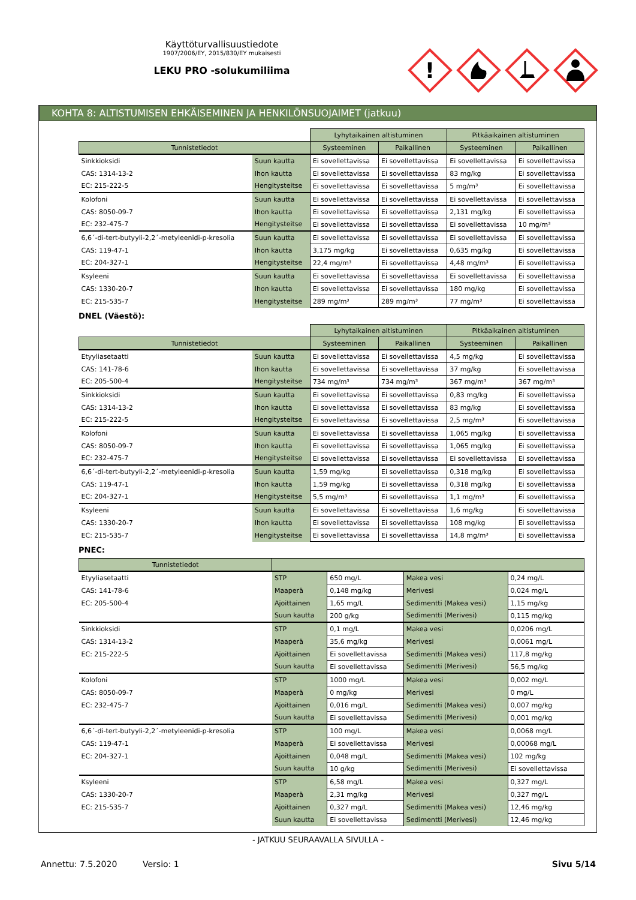Käyttöturvallisuustiedote
1907/2006/EY, 2015/830/EY mukaisesti
LEKU PRO -solukumiliima
!
KOHTA 8: ALTISTUMISEN EHKÄISEMINEN JA HENKILÖNSUOJAIMET (jatkuu)
| | | Lyhytaikainen altistuminen | | Pitkäaikainen altistuminen | |
| Tunnistetiedot | | Systeeminen | Paikallinen | Systeeminen | Paikallinen |
| Sinkkioksidi | Suun kautta | Ei sovellettavissa | Ei sovellettavissa | Ei sovellettavissa | Ei sovellettavissa |
| CAS: 1314-13-2 | Ihon kautta | Ei sovellettavissa | Ei sovellettavissa | 83 mg/kg | Ei sovellettavissa |
| EC: 215-222-5 | Hengitysteitse | Ei sovellettavissa | Ei sovellettavissa | 5 mg/m³ | Ei sovellettavissa |
| Kolofoni | Suun kautta | Ei sovellettavissa | Ei sovellettavissa | Ei sovellettavissa | Ei sovellettavissa |
| CAS: 8050-09-7 | Ihon kautta | Ei sovellettavissa | Ei sovellettavissa | 2,131 mg/kg | Ei sovellettavissa |
| EC: 232-475-7 | Hengitysteitse | Ei sovellettavissa | Ei sovellettavissa | Ei sovellettavissa | 10 mg/m³ |
| 6,6´-di-tert-butyyli-2,2´-metyleenidi-p-kresolia | Suun kautta | Ei sovellettavissa | Ei sovellettavissa | Ei sovellettavissa | Ei sovellettavissa |
| CAS: 119-47-1 | Ihon kautta | 3,175 mg/kg | Ei sovellettavissa | 0,635 mg/kg | Ei sovellettavissa |
| EC: 204-327-1 | Hengitysteitse | 22,4 mg/m³ | Ei sovellettavissa | 4,48 mg/m³ | Ei sovellettavissa |
| Ksyleeni | Suun kautta | Ei sovellettavissa | Ei sovellettavissa | Ei sovellettavissa | Ei sovellettavissa |
| CAS: 1330-20-7 | Ihon kautta | Ei sovellettavissa | Ei sovellettavissa | 180 mg/kg | Ei sovellettavissa |
| EC: 215-535-7 | Hengitysteitse | 289 mg/m³ | 289 mg/m³ | 77 mg/m³ | Ei sovellettavissa |
DNEL (Väestö):
| | | Lyhytaikainen altistuminen | | Pitkäaikainen altistuminen | |
| Tunnistetiedot | | Systeeminen | Paikallinen | Systeeminen | Paikallinen |
| Etyyliasetaatti | Suun kautta | Ei sovellettavissa | Ei sovellettavissa | 4,5 mg/kg | Ei sovellettavissa |
| CAS: 141-78-6 | Ihon kautta | Ei sovellettavissa | Ei sovellettavissa | 37 mg/kg | Ei sovellettavissa |
| EC: 205-500-4 | Hengitysteitse | 734 mg/m³ | 734 mg/m³ | 367 mg/m³ | 367 mg/m³ |
| Sinkkioksidi | Suun kautta | Ei sovellettavissa | Ei sovellettavissa | 0,83 mg/kg | Ei sovellettavissa |
| CAS: 1314-13-2 | Ihon kautta | Ei sovellettavissa | Ei sovellettavissa | 83 mg/kg | Ei sovellettavissa |
| EC: 215-222-5 | Hengitysteitse | Ei sovellettavissa | Ei sovellettavissa | 2,5 mg/m³ | Ei sovellettavissa |
| Kolofoni | Suun kautta | Ei sovellettavissa | Ei sovellettavissa | 1,065 mg/kg | Ei sovellettavissa |
| CAS: 8050-09-7 | Ihon kautta | Ei sovellettavissa | Ei sovellettavissa | 1,065 mg/kg | Ei sovellettavissa |
| EC: 232-475-7 | Hengitysteitse | Ei sovellettavissa | Ei sovellettavissa | Ei sovellettavissa | Ei sovellettavissa |
| 6,6´-di-tert-butyyli-2,2´-metyleenidi-p-kresolia | Suun kautta | 1,59 mg/kg | Ei sovellettavissa | 0,318 mg/kg | Ei sovellettavissa |
| CAS: 119-47-1 | Ihon kautta | 1,59 mg/kg | Ei sovellettavissa | 0,318 mg/kg | Ei sovellettavissa |
| EC: 204-327-1 | Hengitysteitse | 5,5 mg/m³ | Ei sovellettavissa | 1,1 mg/m³ | Ei sovellettavissa |
| Ksyleeni | Suun kautta | Ei sovellettavissa | Ei sovellettavissa | 1,6 mg/kg | Ei sovellettavissa |
| CAS: 1330-20-7 | Ihon kautta | Ei sovellettavissa | Ei sovellettavissa | 108 mg/kg | Ei sovellettavissa |
| EC: 215-535-7 | Hengitysteitse | Ei sovellettavissa | Ei sovellettavissa | 14,8 mg/m³ | Ei sovellettavissa |
PNEC:
| Tunnistetiedot | | | | |
| --- | --- | --- | --- | --- |
| Etyyliasetaatti | STP | 650 mg/L | Makea vesi | 0,24 mg/L |
| CAS: 141-78-6 | Maaperä | 0,148 mg/kg | Merivesi | 0,024 mg/L |
| EC: 205-500-4 | Ajoittainen | 1,65 mg/L | Sedimentti (Makea vesi) | 1,15 mg/kg |
| | Suun kautta | 200 g/kg | Sedimentti (Merivesi) | 0,115 mg/kg |
| Sinkkioksidi | STP | 0,1 mg/L | Makea vesi | 0,0206 mg/L |
| CAS: 1314-13-2 | Maaperä | 35,6 mg/kg | Merivesi | 0,0061 mg/L |
| EC: 215-222-5 | Ajoittainen | Ei sovellettavissa | Sedimentti (Makea vesi) | 117,8 mg/kg |
| | Suun kautta | Ei sovellettavissa | Sedimentti (Merivesi) | 56,5 mg/kg |
| Kolofoni | STP | 1000 mg/L | Makea vesi | 0,002 mg/L |
| CAS: 8050-09-7 | Maaperä | 0 mg/kg | Merivesi | 0 mg/L |
| EC: 232-475-7 | Ajoittainen | 0,016 mg/L | Sedimentti (Makea vesi) | 0,007 mg/kg |
| | Suun kautta | Ei sovellettavissa | Sedimentti (Merivesi) | 0,001 mg/kg |
| 6,6´-di-tert-butyyli-2,2´-metyleenidi-p-kresolia | STP | 100 mg/L | Makea vesi | 0,0068 mg/L |
| CAS: 119-47-1 | Maaperä | Ei sovellettavissa | Merivesi | 0,00068 mg/L |
| EC: 204-327-1 | Ajoittainen | 0,048 mg/L | Sedimentti (Makea vesi) | 102 mg/kg |
| | Suun kautta | 10 g/kg | Sedimentti (Merivesi) | Ei sovellettavissa |
| Ksyleeni | STP | 6,58 mg/L | Makea vesi | 0,327 mg/L |
| CAS: 1330-20-7 | Maaperä | 2,31 mg/kg | Merivesi | 0,327 mg/L |
| EC: 215-535-7 | Ajoittainen | 0,327 mg/L | Sedimentti (Makea vesi) | 12,46 mg/kg |
| | Suun kautta | Ei sovellettavissa | Sedimentti (Merivesi) | 12,46 mg/kg |
- JATKUU SEURAAVALLA SIVULLA -
Annettu: 7.5.2020 Versio: 1 Sivu 5/14